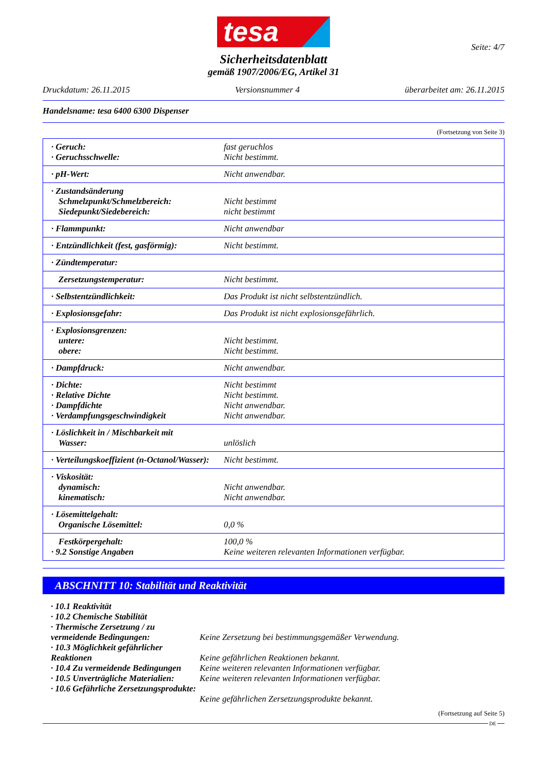tesa
Seite: 4/7
Sicherheitsdatenblatt
gemäß 1907/2006/EG, Artikel 31
Druckdatum: 26.11.2015 Versionsnummer 4 überarbeitet am: 26.11.2015
Handelsname: tesa 6400 6300 Dispenser
(Fortsetzung von Seite 3)
| · Geruch: · Geruchsschwelle: | fast geruchlos Nicht bestimmt. |
| · pH-Wert: | Nicht anwendbar. |
| · Zustandsänderung Schmelzpunkt/Schmelzbereich: Siedepunkt/Siedebereich: | Nicht bestimmt nicht bestimmt |
| · Flammpunkt: | Nicht anwendbar |
| · Entzündlichkeit (fest, gasförmig): | Nicht bestimmt. |
| · Zündtemperatur: | |
| Zersetzungstemperatur: | Nicht bestimmt. |
| · Selbstentzündlichkeit: | Das Produkt ist nicht selbstentzündlich. |
| · Explosionsgefahr: | Das Produkt ist nicht explosionsgefährlich. |
| · Explosionsgrenzen: untere: obere: | Nicht bestimmt. Nicht bestimmt. |
| · Dampfdruck: | Nicht anwendbar. |
| · Dichte: · Relative Dichte · Dampfdichte · Verdampfungsgeschwindigkeit | Nicht bestimmt Nicht bestimmt. Nicht anwendbar. Nicht anwendbar. |
| · Löslichkeit in / Mischbarkeit mit Wasser: | unlöslich |
| · Verteilungskoeffizient (n-Octanol/Wasser): | Nicht bestimmt. |
| · Viskosität: dynamisch: kinematisch: | Nicht anwendbar. Nicht anwendbar. |
| · Lösemittelgehalt: Organische Lösemittel: | 0,0 % |
| Festkörpergehalt: · 9.2 Sonstige Angaben | 100,0 % Keine weiteren relevanten Informationen verfügbar. |
ABSCHNITT 10: Stabilität und Reaktivität
· 10.1 Reaktivität
· 10.2 Chemische Stabilität
· Thermische Zersetzung / zu vermeidende Bedingungen:
Keine Zersetzung bei bestimmungsgemäßer Verwendung.
· 10.3 Möglichkeit gefährlicher Reaktionen
Keine gefährlichen Reaktionen bekannt.
· 10.4 Zu vermeidende Bedingungen
Keine weiteren relevanten Informationen verfügbar.
· 10.5 Unverträgliche Materialien:
Keine weiteren relevanten Informationen verfügbar.
· 10.6 Gefährliche Zersetzungsprodukte:
Keine gefährlichen Zersetzungsprodukte bekannt.
(Fortsetzung auf Seite 5)
DE